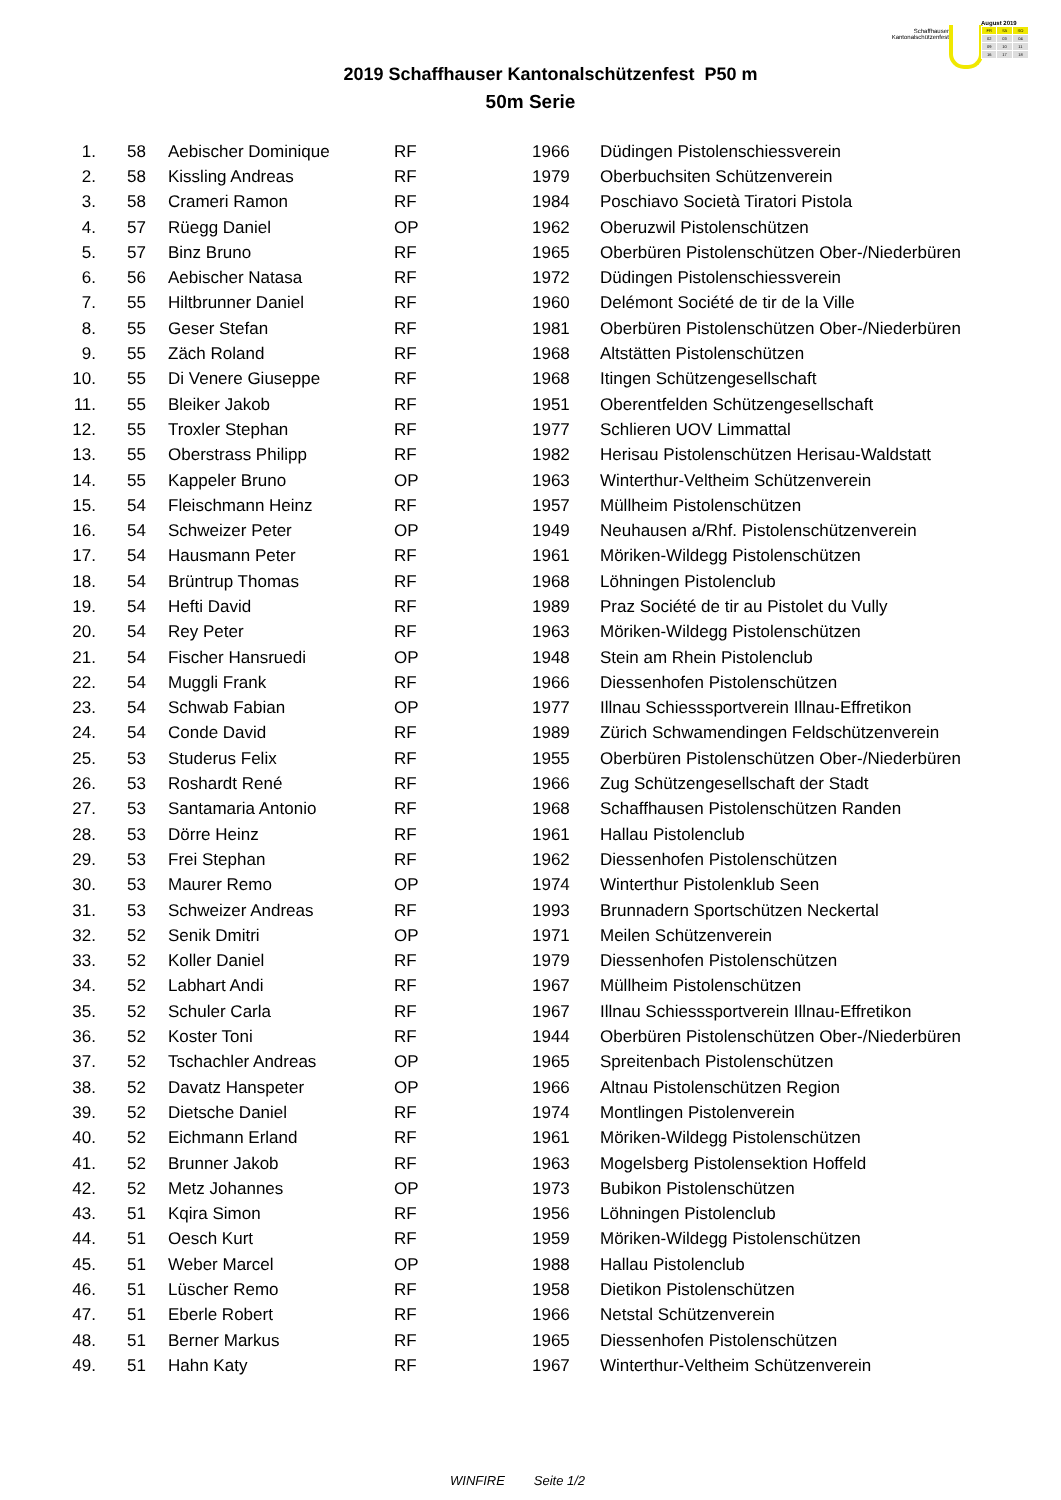Schaffhauser
Kantonalschützenfest
August 2019
| FR | SA | SO |
| 02 | 03 | 04 |
| 09 | 10 | 11 |
| 16 | 17 | 18 |
2019 Schaffhauser Kantonalschützenfest P50 m
50m Serie
| 1. | 58 | Aebischer Dominique | RF | 1966 | Düdingen Pistolenschiessverein |
| 2. | 58 | Kissling Andreas | RF | 1979 | Oberbuchsiten Schützenverein |
| 3. | 58 | Crameri Ramon | RF | 1984 | Poschiavo Società Tiratori Pistola |
| 4. | 57 | Rüegg Daniel | OP | 1962 | Oberuzwil Pistolenschützen |
| 5. | 57 | Binz Bruno | RF | 1965 | Oberbüren Pistolenschützen Ober-/Niederbüren |
| 6. | 56 | Aebischer Natasa | RF | 1972 | Düdingen Pistolenschiessverein |
| 7. | 55 | Hiltbrunner Daniel | RF | 1960 | Delémont Société de tir de la Ville |
| 8. | 55 | Geser Stefan | RF | 1981 | Oberbüren Pistolenschützen Ober-/Niederbüren |
| 9. | 55 | Zäch Roland | RF | 1968 | Altstätten Pistolenschützen |
| 10. | 55 | Di Venere Giuseppe | RF | 1968 | Itingen Schützengesellschaft |
| 11. | 55 | Bleiker Jakob | RF | 1951 | Oberentfelden Schützengesellschaft |
| 12. | 55 | Troxler Stephan | RF | 1977 | Schlieren UOV Limmattal |
| 13. | 55 | Oberstrass Philipp | RF | 1982 | Herisau Pistolenschützen Herisau-Waldstatt |
| 14. | 55 | Kappeler Bruno | OP | 1963 | Winterthur-Veltheim Schützenverein |
| 15. | 54 | Fleischmann Heinz | RF | 1957 | Müllheim Pistolenschützen |
| 16. | 54 | Schweizer Peter | OP | 1949 | Neuhausen a/Rhf. Pistolenschützenverein |
| 17. | 54 | Hausmann Peter | RF | 1961 | Möriken-Wildegg Pistolenschützen |
| 18. | 54 | Brüntrup Thomas | RF | 1968 | Löhningen Pistolenclub |
| 19. | 54 | Hefti David | RF | 1989 | Praz Société de tir au Pistolet du Vully |
| 20. | 54 | Rey Peter | RF | 1963 | Möriken-Wildegg Pistolenschützen |
| 21. | 54 | Fischer Hansruedi | OP | 1948 | Stein am Rhein Pistolenclub |
| 22. | 54 | Muggli Frank | RF | 1966 | Diessenhofen Pistolenschützen |
| 23. | 54 | Schwab Fabian | OP | 1977 | Illnau Schiesssportverein Illnau-Effretikon |
| 24. | 54 | Conde David | RF | 1989 | Zürich Schwamendingen Feldschützenverein |
| 25. | 53 | Studerus Felix | RF | 1955 | Oberbüren Pistolenschützen Ober-/Niederbüren |
| 26. | 53 | Roshardt René | RF | 1966 | Zug Schützengesellschaft der Stadt |
| 27. | 53 | Santamaria Antonio | RF | 1968 | Schaffhausen Pistolenschützen Randen |
| 28. | 53 | Dörre Heinz | RF | 1961 | Hallau Pistolenclub |
| 29. | 53 | Frei Stephan | RF | 1962 | Diessenhofen Pistolenschützen |
| 30. | 53 | Maurer Remo | OP | 1974 | Winterthur Pistolenklub Seen |
| 31. | 53 | Schweizer Andreas | RF | 1993 | Brunnadern Sportschützen Neckertal |
| 32. | 52 | Senik Dmitri | OP | 1971 | Meilen Schützenverein |
| 33. | 52 | Koller Daniel | RF | 1979 | Diessenhofen Pistolenschützen |
| 34. | 52 | Labhart Andi | RF | 1967 | Müllheim Pistolenschützen |
| 35. | 52 | Schuler Carla | RF | 1967 | Illnau Schiesssportverein Illnau-Effretikon |
| 36. | 52 | Koster Toni | RF | 1944 | Oberbüren Pistolenschützen Ober-/Niederbüren |
| 37. | 52 | Tschachler Andreas | OP | 1965 | Spreitenbach Pistolenschützen |
| 38. | 52 | Davatz Hanspeter | OP | 1966 | Altnau Pistolenschützen Region |
| 39. | 52 | Dietsche Daniel | RF | 1974 | Montlingen Pistolenverein |
| 40. | 52 | Eichmann Erland | RF | 1961 | Möriken-Wildegg Pistolenschützen |
| 41. | 52 | Brunner Jakob | RF | 1963 | Mogelsberg Pistolensektion Hoffeld |
| 42. | 52 | Metz Johannes | OP | 1973 | Bubikon Pistolenschützen |
| 43. | 51 | Kqira Simon | RF | 1956 | Löhningen Pistolenclub |
| 44. | 51 | Oesch Kurt | RF | 1959 | Möriken-Wildegg Pistolenschützen |
| 45. | 51 | Weber Marcel | OP | 1988 | Hallau Pistolenclub |
| 46. | 51 | Lüscher Remo | RF | 1958 | Dietikon Pistolenschützen |
| 47. | 51 | Eberle Robert | RF | 1966 | Netstal Schützenverein |
| 48. | 51 | Berner Markus | RF | 1965 | Diessenhofen Pistolenschützen |
| 49. | 51 | Hahn Katy | RF | 1967 | Winterthur-Veltheim Schützenverein |
WINFIRE Seite 1/2